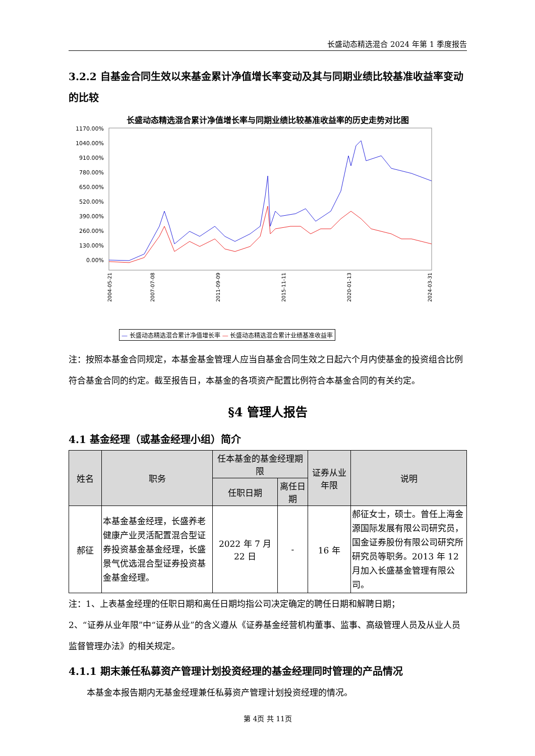长盛动态精选混合 2024 年第 1 季度报告
3.2.2 自基金合同生效以来基金累计净值增长率变动及其与同期业绩比较基准收益率变动的比较
长盛动态精选混合累计净值增长率与同期业绩比较基准收益率的历史走势对比图
1170.00%
1040.00%
910.00%
780.00%
650.00%
520.00%
390.00%
260.00%
130.00%
0.00%
2004-05-21
2007-07-08
2011-09-09
2015-11-11
2020-01-13
2024-03-31
— 长盛动态精选混合累计净值增长率 — 长盛动态精选混合累计业绩基准收益率
注：按照本基金合同规定，本基金基金管理人应当自基金合同生效之日起六个月内使基金的投资组合比例符合基金合同的约定。截至报告日，本基金的各项资产配置比例符合本基金合同的有关约定。
§4 管理人报告
4.1 基金经理（或基金经理小组）简介
| 姓名 | 职务 | 任本基金的基金经理期限 | | 证券从业年限 | 说明 |
| --- | --- | --- | --- | --- | --- |
| | | 任职日期 | 离任日期 | | |
| 郝征 | 本基金基金经理，长盛养老健康产业灵活配置混合型证券投资基金基金经理，长盛景气优选混合型证券投资基金基金经理。 | 2022 年 7 月 22 日 | - | 16 年 | 郝征女士，硕士。曾任上海金源国际发展有限公司研究员，国金证券股份有限公司研究所研究员等职务。2013 年 12 月加入长盛基金管理有限公司。 |
注：1、上表基金经理的任职日期和离任日期均指公司决定确定的聘任日期和解聘日期；
2、“证券从业年限”中“证券从业”的含义遵从《证券基金经营机构董事、监事、高级管理人员及从业人员监督管理办法》的相关规定。
4.1.1 期末兼任私募资产管理计划投资经理的基金经理同时管理的产品情况
本基金本报告期内无基金经理兼任私募资产管理计划投资经理的情况。
第 4页 共 11页